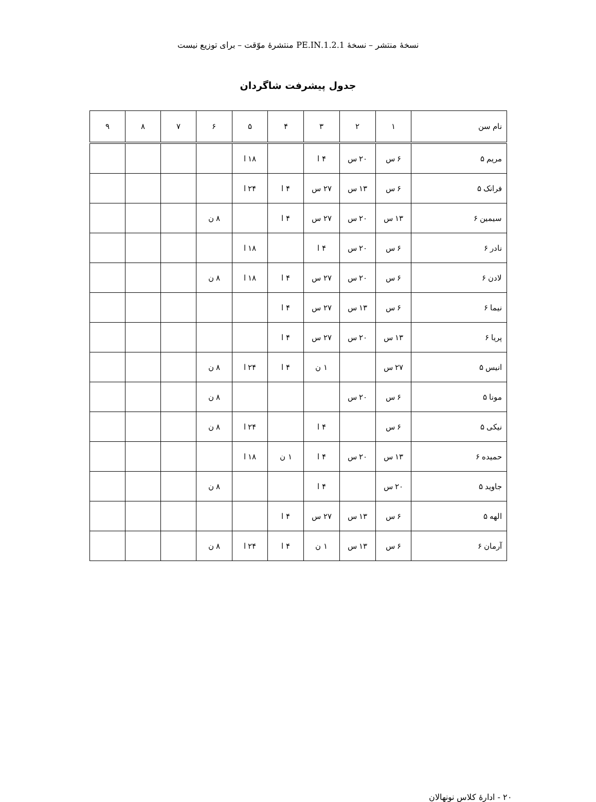نسخهٔ منتشر – نسخهٔ 1.2.1.PE.IN منتشرهٔ موّقت – برای توزیع نیست
جدول پیشرفت شاگردان
| نام سن | ۱ | ۲ | ۳ | ۴ | ۵ | ۶ | ۷ | ۸ | ۹ |
| --- | --- | --- | --- | --- | --- | --- | --- | --- | --- |
| مریم ۵ | ۶ س | ۲۰ س | ۴ ا | | ۱۸ ا | | | | |
| فرانک ۵ | ۶ س | ۱۳ س | ۲۷ س | ۴ ا | ۲۴ ا | | | | |
| سیمین ۶ | ۱۳ س | ۲۰ س | ۲۷ س | ۴ ا | | ۸ ن | | | |
| نادر ۶ | ۶ س | ۲۰ س | ۴ ا | | ۱۸ ا | | | | |
| لادن ۶ | ۶ س | ۲۰ س | ۲۷ س | ۴ ا | ۱۸ ا | ۸ ن | | | |
| نیما ۶ | ۶ س | ۱۳ س | ۲۷ س | ۴ ا | | | | | |
| پریا ۶ | ۱۳ س | ۲۰ س | ۲۷ س | ۴ ا | | | | | |
| انیس ۵ | ۲۷ س | | ۱ ن | ۴ ا | ۲۴ ا | ۸ ن | | | |
| مونا ۵ | ۶ س | ۲۰ س | | | | ۸ ن | | | |
| نیکی ۵ | ۶ س | | ۴ ا | | ۲۴ ا | ۸ ن | | | |
| حمیده ۶ | ۱۳ س | ۲۰ س | ۴ ا | ۱ ن | ۱۸ ا | | | | |
| جاوید ۵ | ۲۰ س | | ۴ ا | | | ۸ ن | | | |
| الهه ۵ | ۶ س | ۱۳ س | ۲۷ س | ۴ ا | | | | | |
| آرمان ۶ | ۶ س | ۱۳ س | ۱ ن | ۴ ا | ۲۴ ا | ۸ ن | | | |
۲۰ - ادارهٔ کلاس نونهالان